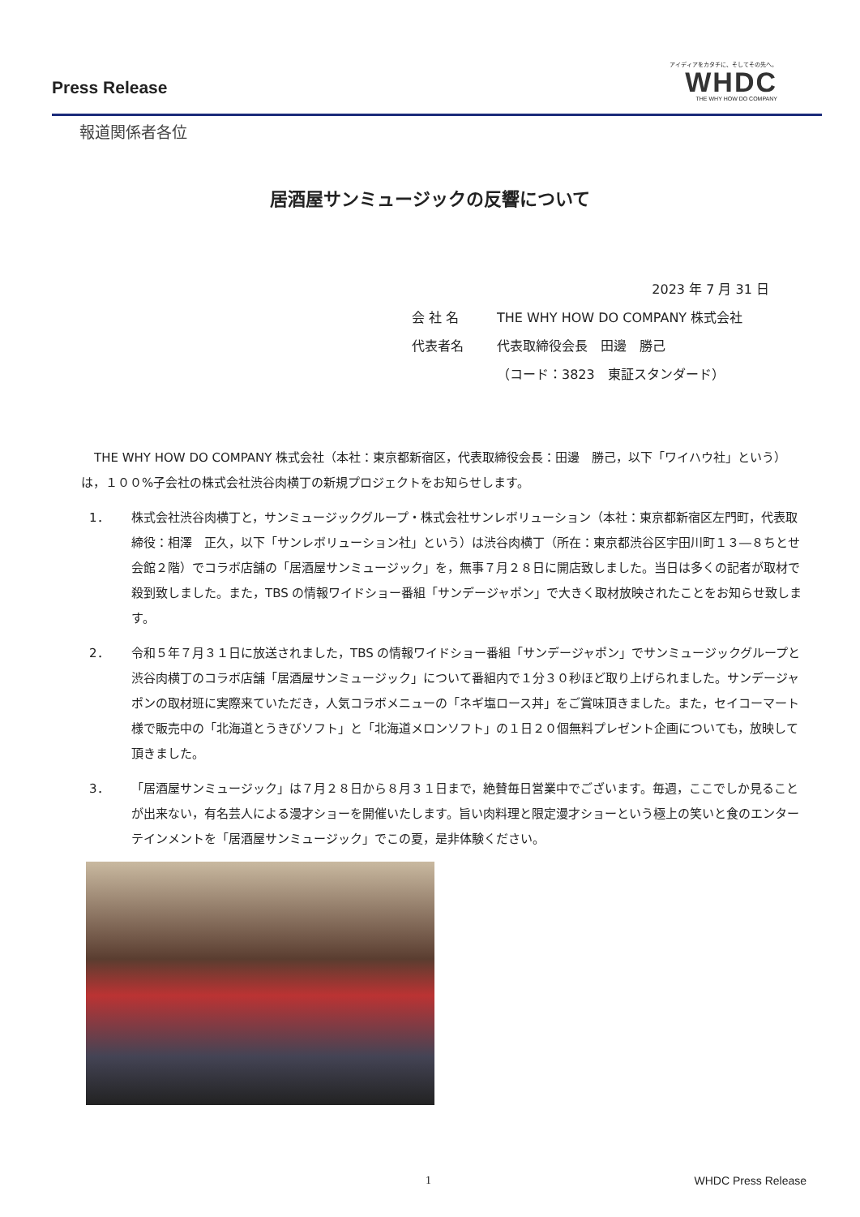Press Release
アイディアをカタチに、そしてその先へ。
WHDC
THE WHY HOW DO COMPANY
報道関係者各位
居酒屋サンミュージックの反響について
2023 年 7 月 31 日
会 社 名 THE WHY HOW DO COMPANY 株式会社
代表者名 代表取締役会長　田邊　勝己
（コード：3823　東証スタンダード）
THE WHY HOW DO COMPANY 株式会社（本社：東京都新宿区，代表取締役会長：田邊　勝己，以下「ワイハウ社」という）は，１００%子会社の株式会社渋谷肉横丁の新規プロジェクトをお知らせします。
1． 株式会社渋谷肉横丁と，サンミュージックグループ・株式会社サンレボリューション（本社：東京都新宿区左門町，代表取締役：相澤　正久，以下「サンレボリューション社」という）は渋谷肉横丁（所在：東京都渋谷区宇田川町１３―８ちとせ会館２階）でコラボ店舗の「居酒屋サンミュージック」を，無事７月２８日に開店致しました。当日は多くの記者が取材で殺到致しました。また，TBS の情報ワイドショー番組「サンデージャポン」で大きく取材放映されたことをお知らせ致します。
2． 令和５年７月３１日に放送されました，TBS の情報ワイドショー番組「サンデージャポン」でサンミュージックグループと渋谷肉横丁のコラボ店舗「居酒屋サンミュージック」について番組内で１分３０秒ほど取り上げられました。サンデージャポンの取材班に実際来ていただき，人気コラボメニューの「ネギ塩ロース丼」をご賞味頂きました。また，セイコーマート様で販売中の「北海道とうきびソフト」と「北海道メロンソフト」の１日２０個無料プレゼント企画についても，放映して頂きました。
3． 「居酒屋サンミュージック」は７月２８日から８月３１日まで，絶賛毎日営業中でございます。毎週，ここでしか見ることが出来ない，有名芸人による漫才ショーを開催いたします。旨い肉料理と限定漫才ショーという極上の笑いと食のエンターテインメントを「居酒屋サンミュージック」でこの夏，是非体験ください。
1 WHDC Press Release